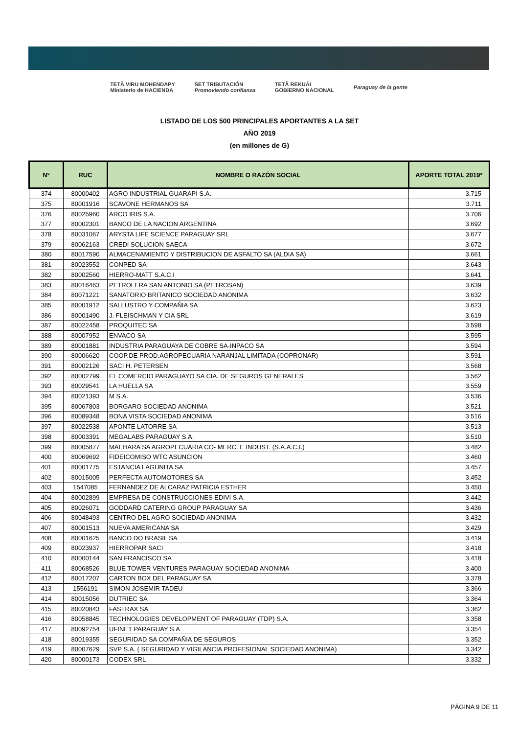TETÃ VIRU MOHENDAPY
Ministerio de HACIENDA SET TRIBUTACIÓN
Promoviendo confianza TETÃ REKUÁI
GOBIERNO NACIONAL Paraguay de la gente
LISTADO DE LOS 500 PRINCIPALES APORTANTES A LA SET
AÑO 2019
(en millones de G)
| N° | RUC | NOMBRE O RAZÓN SOCIAL | APORTE TOTAL 2019* |
| --- | --- | --- | --- |
| 374 | 80000402 | AGRO INDUSTRIAL GUARAPI S.A. | 3.715 |
| 375 | 80001916 | SCAVONE HERMANOS SA | 3.711 |
| 376 | 80025960 | ARCO IRIS S.A. | 3.706 |
| 377 | 80002301 | BANCO DE LA NACION ARGENTINA | 3.692 |
| 378 | 80031067 | ARYSTA LIFE SCIENCE PARAGUAY SRL | 3.677 |
| 379 | 80062163 | CREDI SOLUCION SAECA | 3.672 |
| 380 | 80017590 | ALMACENAMIENTO Y DISTRIBUCION DE ASFALTO SA (ALDIA SA) | 3.661 |
| 381 | 80023552 | CONPED SA | 3.643 |
| 382 | 80002560 | HIERRO-MATT S.A.C.I | 3.641 |
| 383 | 80016463 | PETROLERA SAN ANTONIO SA (PETROSAN) | 3.639 |
| 384 | 80071221 | SANATORIO BRITANICO SOCIEDAD ANONIMA | 3.632 |
| 385 | 80001912 | SALLUSTRO Y COMPAÑIA SA | 3.623 |
| 386 | 80001490 | J. FLEISCHMAN Y CIA SRL | 3.619 |
| 387 | 80022458 | PROQUITEC SA | 3.598 |
| 388 | 80007952 | ENVACO SA | 3.595 |
| 389 | 80001881 | INDUSTRIA PARAGUAYA DE COBRE SA-INPACO SA | 3.594 |
| 390 | 80006620 | COOP.DE PROD.AGROPECUARIA NARANJAL LIMITADA (COPRONAR) | 3.591 |
| 391 | 80002126 | SACI H. PETERSEN | 3.568 |
| 392 | 80002799 | EL COMERCIO PARAGUAYO SA CIA. DE SEGUROS GENERALES | 3.562 |
| 393 | 80029541 | LA HUELLA SA | 3.559 |
| 394 | 80021393 | M S.A. | 3.536 |
| 395 | 80067803 | BORGARO SOCIEDAD ANONIMA | 3.521 |
| 396 | 80089348 | BONA VISTA SOCIEDAD ANONIMA | 3.516 |
| 397 | 80022538 | APONTE LATORRE SA | 3.513 |
| 398 | 80003391 | MEGALABS PARAGUAY S.A. | 3.510 |
| 399 | 80005877 | MAEHARA SA AGROPECUARIA CO- MERC. E INDUST. (S.A.A.C.I.) | 3.482 |
| 400 | 80069692 | FIDEICOMISO WTC ASUNCION | 3.460 |
| 401 | 80001775 | ESTANCIA LAGUNITA SA | 3.457 |
| 402 | 80015005 | PERFECTA AUTOMOTORES SA | 3.452 |
| 403 | 1547085 | FERNANDEZ DE ALCARAZ PATRICIA ESTHER | 3.450 |
| 404 | 80002899 | EMPRESA DE CONSTRUCCIONES EDIVI S.A. | 3.442 |
| 405 | 80026071 | GODDARD CATERING GROUP PARAGUAY SA | 3.436 |
| 406 | 80048493 | CENTRO DEL AGRO SOCIEDAD ANONIMA | 3.432 |
| 407 | 80001513 | NUEVA AMERICANA SA | 3.429 |
| 408 | 80001625 | BANCO DO BRASIL SA | 3.419 |
| 409 | 80023937 | HIERROPAR SACI | 3.418 |
| 410 | 80000144 | SAN FRANCISCO SA | 3.418 |
| 411 | 80068526 | BLUE TOWER VENTURES PARAGUAY SOCIEDAD ANONIMA | 3.400 |
| 412 | 80017207 | CARTON BOX DEL PARAGUAY SA | 3.378 |
| 413 | 1556191 | SIMON JOSEMIR TADEU | 3.366 |
| 414 | 80015056 | DUTRIEC SA | 3.364 |
| 415 | 80020843 | FASTRAX SA | 3.362 |
| 416 | 80058845 | TECHNOLOGIES DEVELOPMENT OF PARAGUAY (TDP) S.A. | 3.358 |
| 417 | 80092754 | UFINET PARAGUAY S.A | 3.354 |
| 418 | 80019355 | SEGURIDAD SA COMPAÑIA DE SEGUROS | 3.352 |
| 419 | 80007629 | SVP S.A. ( SEGURIDAD Y VIGILANCIA PROFESIONAL SOCIEDAD ANONIMA) | 3.342 |
| 420 | 80000173 | CODEX SRL | 3.332 |
PÁGINA 9 DE 11